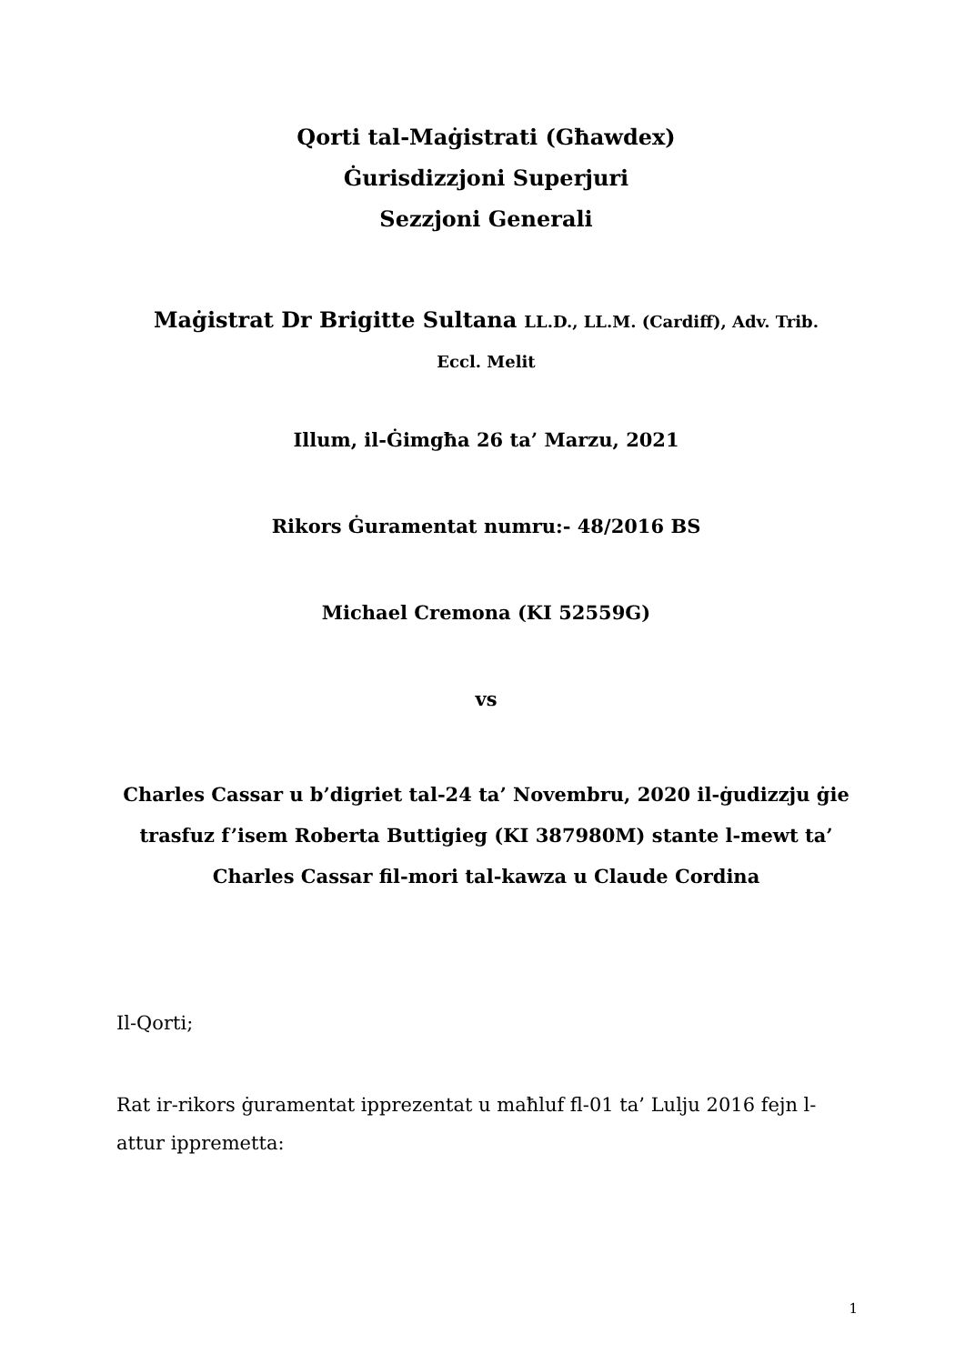Qorti tal-Maġistrati (Għawdex)
Ġurisdizzjoni Superjuri
Sezzjoni Generali
Maġistrat Dr Brigitte Sultana LL.D., LL.M. (Cardiff), Adv. Trib.
Eccl. Melit
Illum, il-Ġimgħa 26 ta’ Marzu, 2021
Rikors Ġuramentat numru:- 48/2016 BS
Michael Cremona (KI 52559G)
vs
Charles Cassar u b’digriet tal-24 ta’ Novembru, 2020 il-ġudizzju ġie trasfuz f’isem Roberta Buttigieg (KI 387980M) stante l-mewt ta’ Charles Cassar fil-mori tal-kawza u Claude Cordina
Il-Qorti;
Rat ir-rikors ġuramentat ipprezentat u maħluf fl-01 ta’ Lulju 2016 fejn l-attur ippremetta:
1